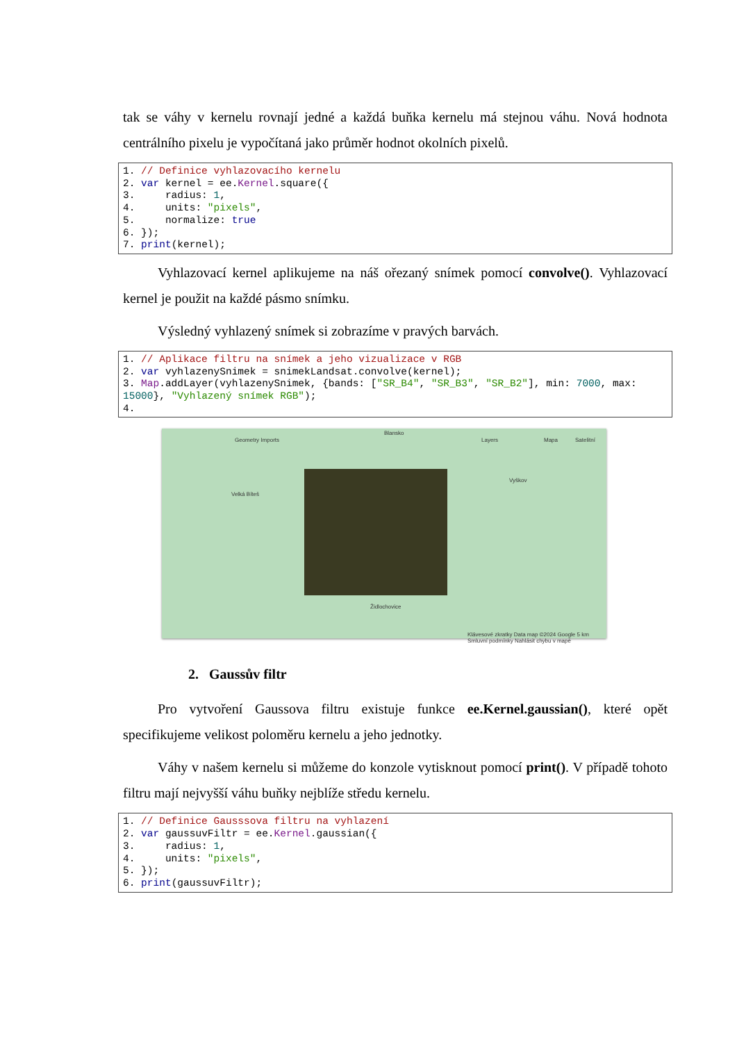tak se váhy v kernelu rovnají jedné a každá buňka kernelu má stejnou váhu. Nová hodnota centrálního pixelu je vypočítaná jako průměr hodnot okolních pixelů.
1. // Definice vyhlazovacího kernelu
2. var kernel = ee.Kernel.square({
3.     radius: 1,
4.     units: "pixels",
5.     normalize: true
6. });
7. print(kernel);
Vyhlazovací kernel aplikujeme na náš ořezaný snímek pomocí convolve(). Vyhlazovací kernel je použit na každé pásmo snímku.
Výsledný vyhlazený snímek si zobrazíme v pravých barvách.
1. // Aplikace filtru na snímek a jeho vizualizace v RGB
2. var vyhlazenySnimek = snimekLandsat.convolve(kernel);
3. Map.addLayer(vyhlazenySnimek, {bands: ["SR_B4", "SR_B3", "SR_B2"], min: 7000, max: 15000}, "Vyhlazený snímek RGB");
4.
Geometry Imports Layers Mapa Satelitní
Blansko
Velká Bíteš
Vyškov
Židlochovice
Klávesové zkratky Data map ©2024 Google 5 km Smluvní podmínky Nahlásit chybu v mapě
2. Gaussův filtr
Pro vytvoření Gaussova filtru existuje funkce ee.Kernel.gaussian(), které opět specifikujeme velikost poloměru kernelu a jeho jednotky.
Váhy v našem kernelu si můžeme do konzole vytisknout pomocí print(). V případě tohoto filtru mají nejvyšší váhu buňky nejblíže středu kernelu.
1. // Definice Gausssova filtru na vyhlazení
2. var gaussuvFiltr = ee.Kernel.gaussian({
3.     radius: 1,
4.     units: "pixels",
5. });
6. print(gaussuvFiltr);